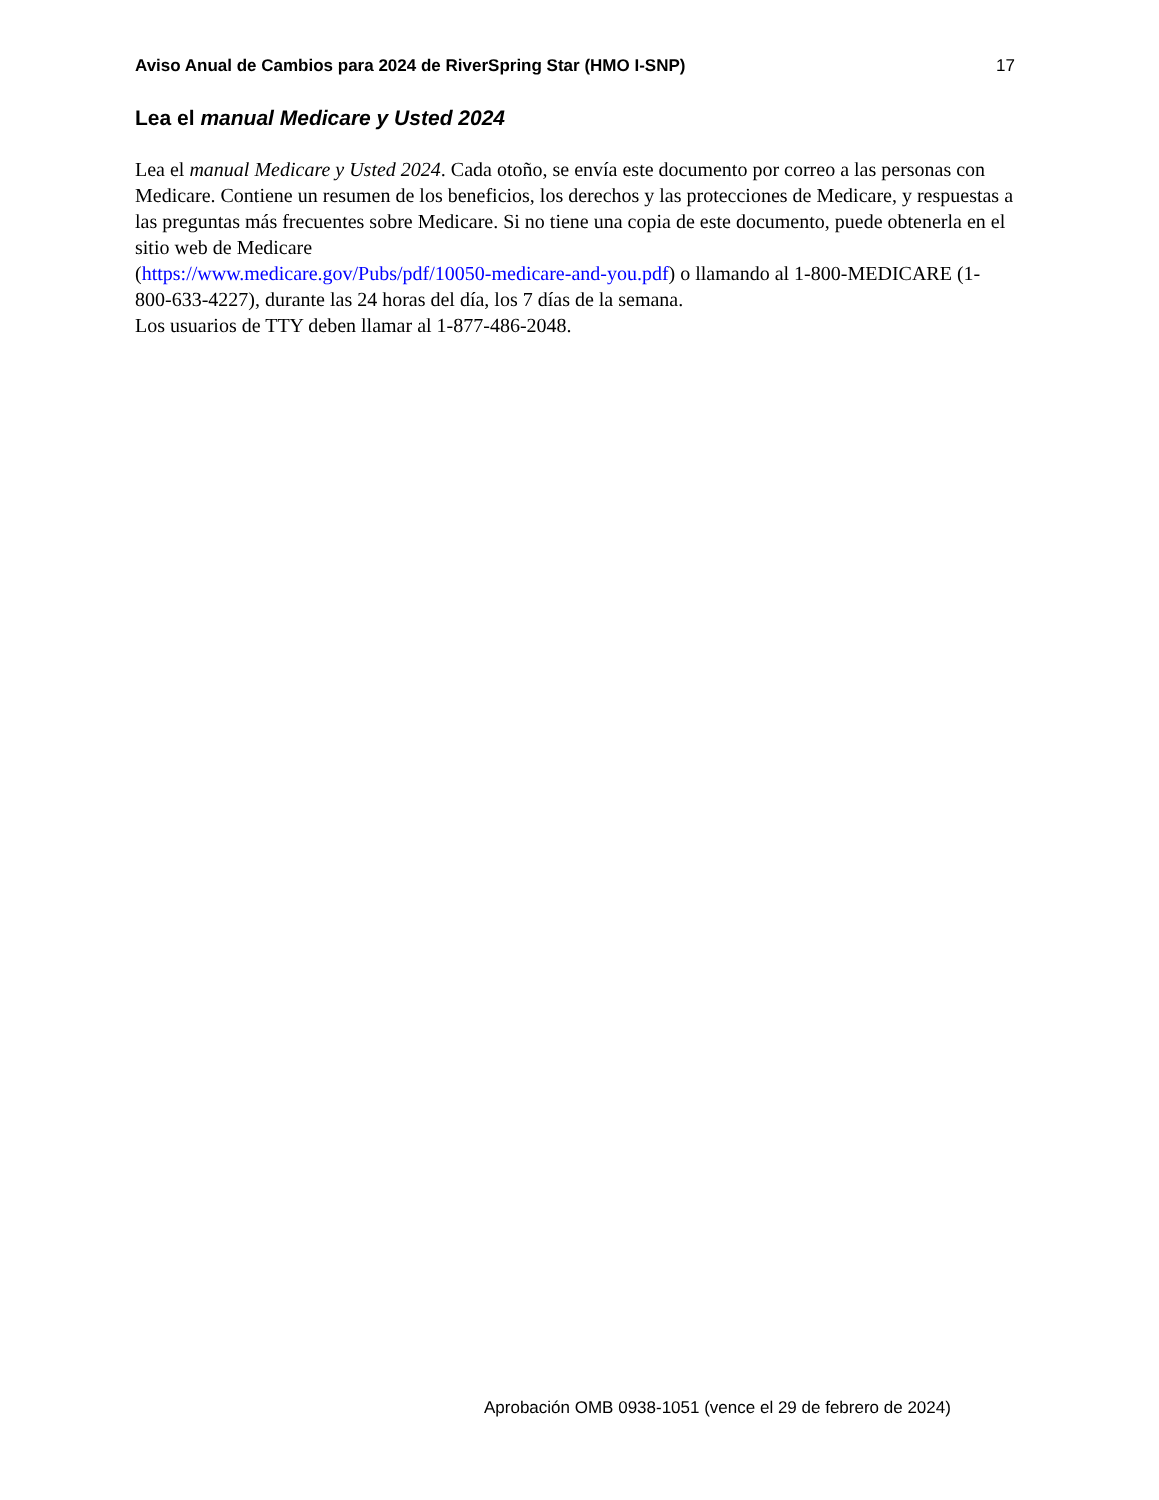Aviso Anual de Cambios para 2024 de RiverSpring Star (HMO I-SNP) 17
Lea el manual Medicare y Usted 2024
Lea el manual Medicare y Usted 2024. Cada otoño, se envía este documento por correo a las personas con Medicare. Contiene un resumen de los beneficios, los derechos y las protecciones de Medicare, y respuestas a las preguntas más frecuentes sobre Medicare. Si no tiene una copia de este documento, puede obtenerla en el sitio web de Medicare
(https://www.medicare.gov/Pubs/pdf/10050-medicare-and-you.pdf) o llamando al 1-800-MEDICARE (1-800-633-4227), durante las 24 horas del día, los 7 días de la semana.
Los usuarios de TTY deben llamar al 1-877-486-2048.
Aprobación OMB 0938-1051 (vence el 29 de febrero de 2024)